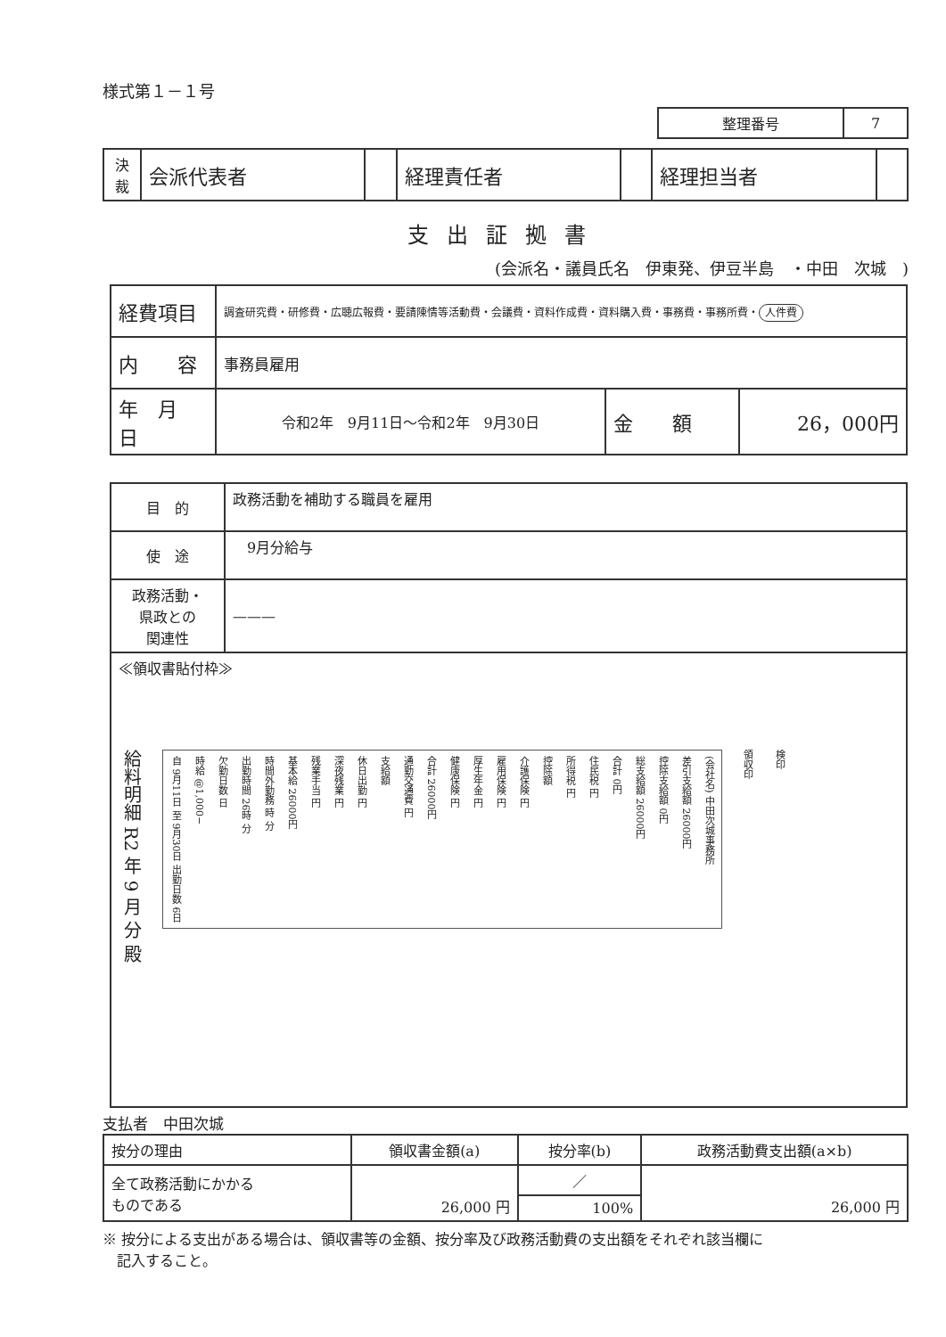様式第１－１号
| 整理番号 | 7 |
| 決 裁 | 会派代表者 | | 経理責任者 | | 経理担当者 | |
支出証拠書
(会派名・議員氏名　伊東発、伊豆半島　・中田　次城　)
| 経費項目 | 調査研究費・研修費・広聴広報費・要請陳情等活動費・会議費・資料作成費・資料購入費・事務費・事務所費・ 人件費 | | |
| 内 容 | 事務員雇用 | | |
| 年 月 日 | 令和2年 9月11日～令和2年 9月30日 | 金 額 | 26，000円 |
| 目 的 | 政務活動を補助する職員を雇用 |
| 使 途 | 9月分給与 |
| 政務活動・ 県政との 関連性 | ——— |
| ≪領収書貼付枠≫ 給料明細 R2 年 9 月 分 殿 自 9月11日 至 9月30日 出勤日数 6日 時給 @1,000− 欠勤日数 日 出勤時間 26時 分 時間外勤務 時 分 基本給 26000円 残業手当 円 深夜残業 円 休日出勤 円 支給額 通勤交通費 円 合計 26000円 健康保険 円 厚生年金 円 雇用保険 円 介護保険 円 控除額 所得税 円 住民税 円 合計 0円 総支給額 26000円 控除支給額 0円 差引支給額 26000円 (会社名) 中田次城事務所 領収印 検印 | |
支払者　中田次城
| 按分の理由 | 領収書金額(a) | 按分率(b) | 政務活動費支出額(a×b) |
| 全て政務活動にかかる ものである | 26,000 円 | ／ | 26,000 円 |
| | | 100% | |
※ 按分による支出がある場合は、領収書等の金額、按分率及び政務活動費の支出額をそれぞれ該当欄に
　記入すること。